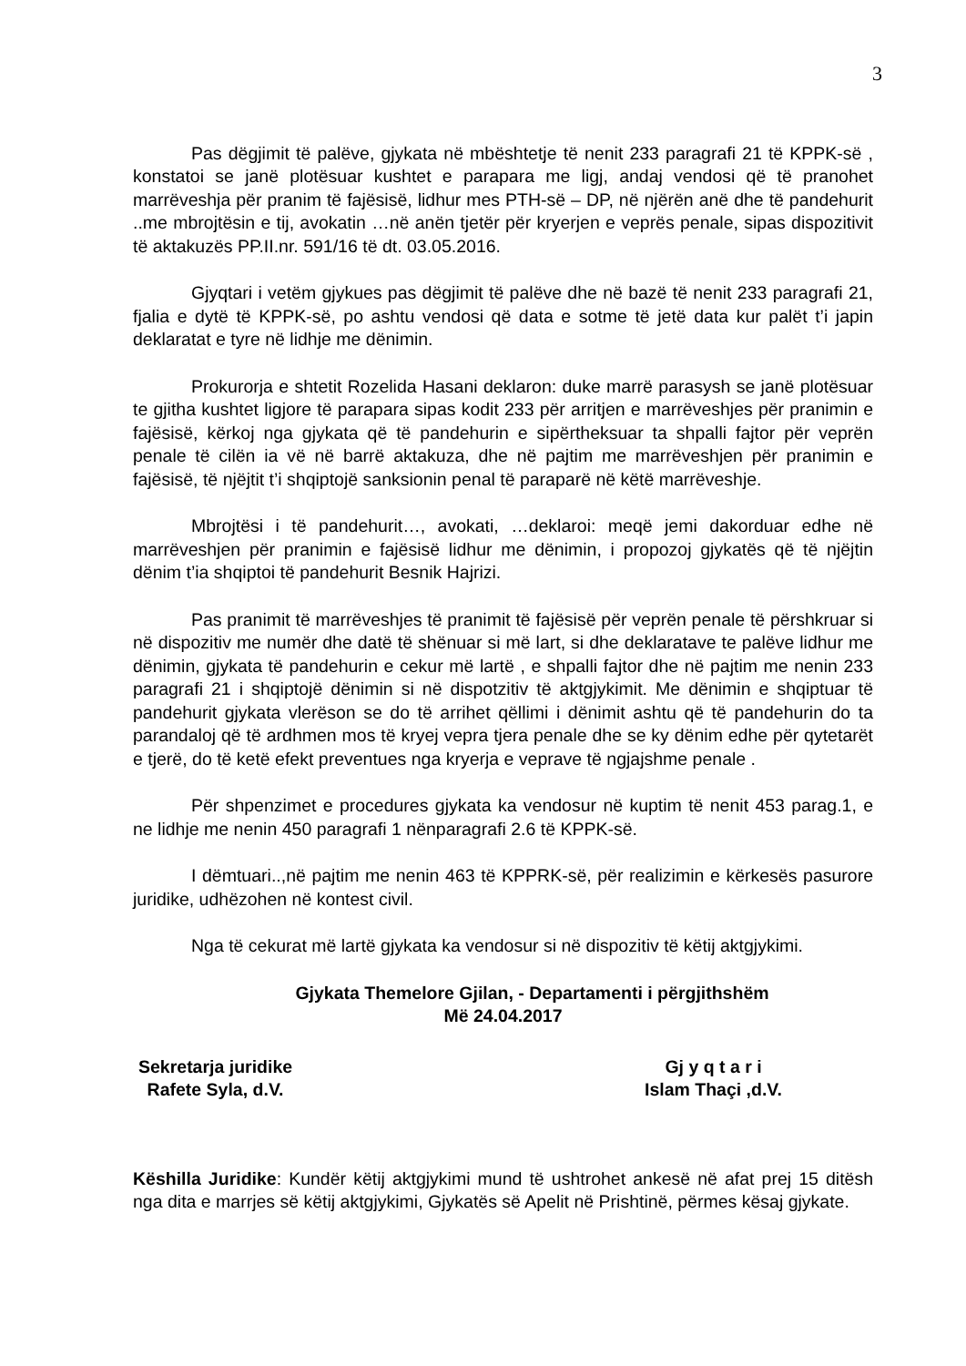3
Pas dëgjimit të palëve, gjykata në mbështetje të nenit 233 paragrafi 21 të KPPK-së , konstatoi se janë plotësuar kushtet e parapara me ligj, andaj vendosi që të pranohet marrëveshja për pranim të fajësisë, lidhur mes PTH-së – DP, në njërën anë dhe të pandehurit ..me mbrojtësin e tij, avokatin …në anën tjetër për kryerjen e veprës penale, sipas dispozitivit të aktakuzës PP.II.nr. 591/16 të dt. 03.05.2016.
Gjyqtari i vetëm gjykues pas dëgjimit të palëve dhe në bazë të nenit 233 paragrafi 21, fjalia e dytë të KPPK-së, po ashtu vendosi që data e sotme të jetë data kur palët t’i japin deklaratat e tyre në lidhje me dënimin.
Prokurorja e shtetit Rozelida Hasani deklaron: duke marrë parasysh se janë plotësuar te gjitha kushtet ligjore të parapara sipas kodit 233 për arritjen e marrëveshjes për pranimin e fajësisë, kërkoj nga gjykata që të pandehurin e sipërtheksuar ta shpalli fajtor për veprën penale të cilën ia vë në barrë aktakuza, dhe në pajtim me marrëveshjen për pranimin e fajësisë, të njëjtit t’i shqiptojë sanksionin penal të paraparë në këtë marrëveshje.
Mbrojtësi i të pandehurit…, avokati, …deklaroi: meqë jemi dakorduar edhe në marrëveshjen për pranimin e fajësisë lidhur me dënimin, i propozoj gjykatës që të njëjtin dënim t’ia shqiptoi të pandehurit Besnik Hajrizi.
Pas pranimit të marrëveshjes të pranimit të fajësisë për veprën penale të përshkruar si në dispozitiv me numër dhe datë të shënuar si më lart, si dhe deklaratave te palëve lidhur me dënimin, gjykata të pandehurin e cekur më lartë , e shpalli fajtor dhe në pajtim me nenin 233 paragrafi 21 i shqiptojë dënimin si në dispotzitiv të aktgjykimit. Me dënimin e shqiptuar të pandehurit gjykata vlerëson se do të arrihet qëllimi i dënimit ashtu që të pandehurin do ta parandaloj që të ardhmen mos të kryej vepra tjera penale dhe se ky dënim edhe për qytetarët e tjerë, do të ketë efekt preventues nga kryerja e veprave të ngjajshme penale .
Për shpenzimet e procedures gjykata ka vendosur në kuptim të nenit 453 parag.1, e ne lidhje me nenin 450 paragrafi 1 nënparagrafi 2.6 të KPPK-së.
I dëmtuari..,në pajtim me nenin 463 të KPPRK-së, për realizimin e kërkesës pasurore juridike, udhëzohen në kontest civil.
Nga të cekurat më lartë gjykata ka vendosur si në dispozitiv të këtij aktgjykimi.
Gjykata Themelore Gjilan, - Departamenti i përgjithshëm
Më 24.04.2017
Sekretarja juridike
Rafete Syla, d.V.
Gj y q t a r i
Islam Thaçi ,d.V.
Këshilla Juridike: Kundër këtij aktgjykimi mund të ushtrohet ankesë në afat prej 15 ditësh nga dita e marrjes së këtij aktgjykimi, Gjykatës së Apelit në Prishtinë, përmes kësaj gjykate.